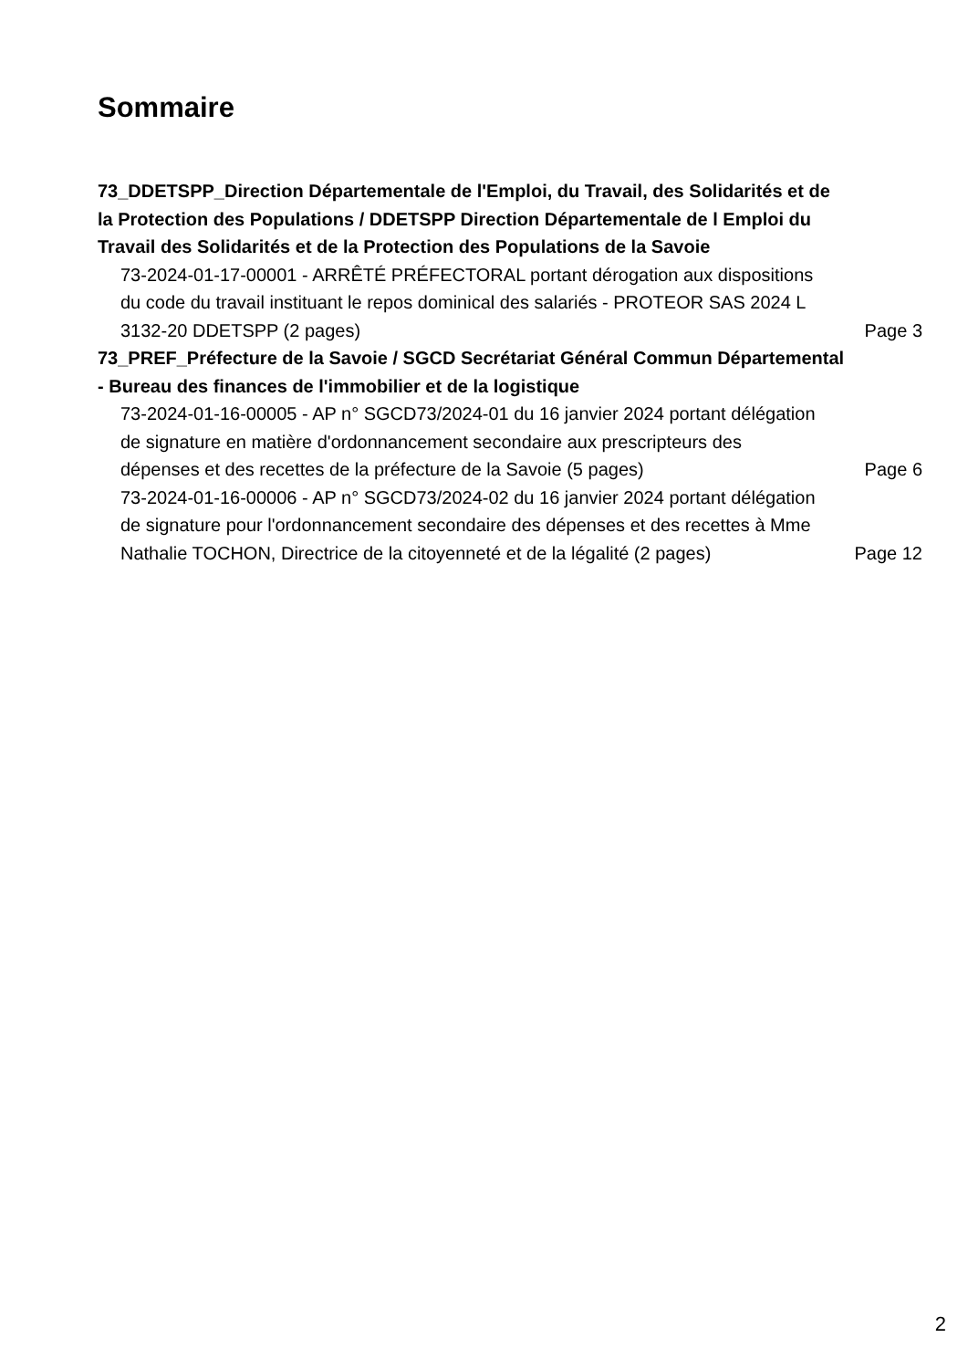Sommaire
73_DDETSPP_Direction Départementale de l'Emploi, du Travail, des Solidarités et de la Protection des Populations / DDETSPP Direction Départementale de l Emploi du Travail des Solidarités et de la Protection des Populations de la Savoie
73-2024-01-17-00001 - ARRÊTÉ PRÉFECTORAL portant dérogation aux dispositions du code du travail instituant le repos dominical des salariés - PROTEOR SAS 2024 L 3132-20 DDETSPP (2 pages)
Page 3
73_PREF_Préfecture de la Savoie / SGCD Secrétariat Général Commun Départemental - Bureau des finances de l'immobilier et de la logistique
73-2024-01-16-00005 - AP n° SGCD73/2024-01 du 16 janvier 2024 portant délégation de signature en matière d'ordonnancement secondaire aux prescripteurs des dépenses et des recettes de la préfecture de la Savoie (5 pages)
Page 6
73-2024-01-16-00006 - AP n° SGCD73/2024-02 du 16 janvier 2024 portant délégation de signature pour l'ordonnancement secondaire des dépenses et des recettes à Mme Nathalie TOCHON, Directrice de la citoyenneté et de la légalité (2 pages)
Page 12
2